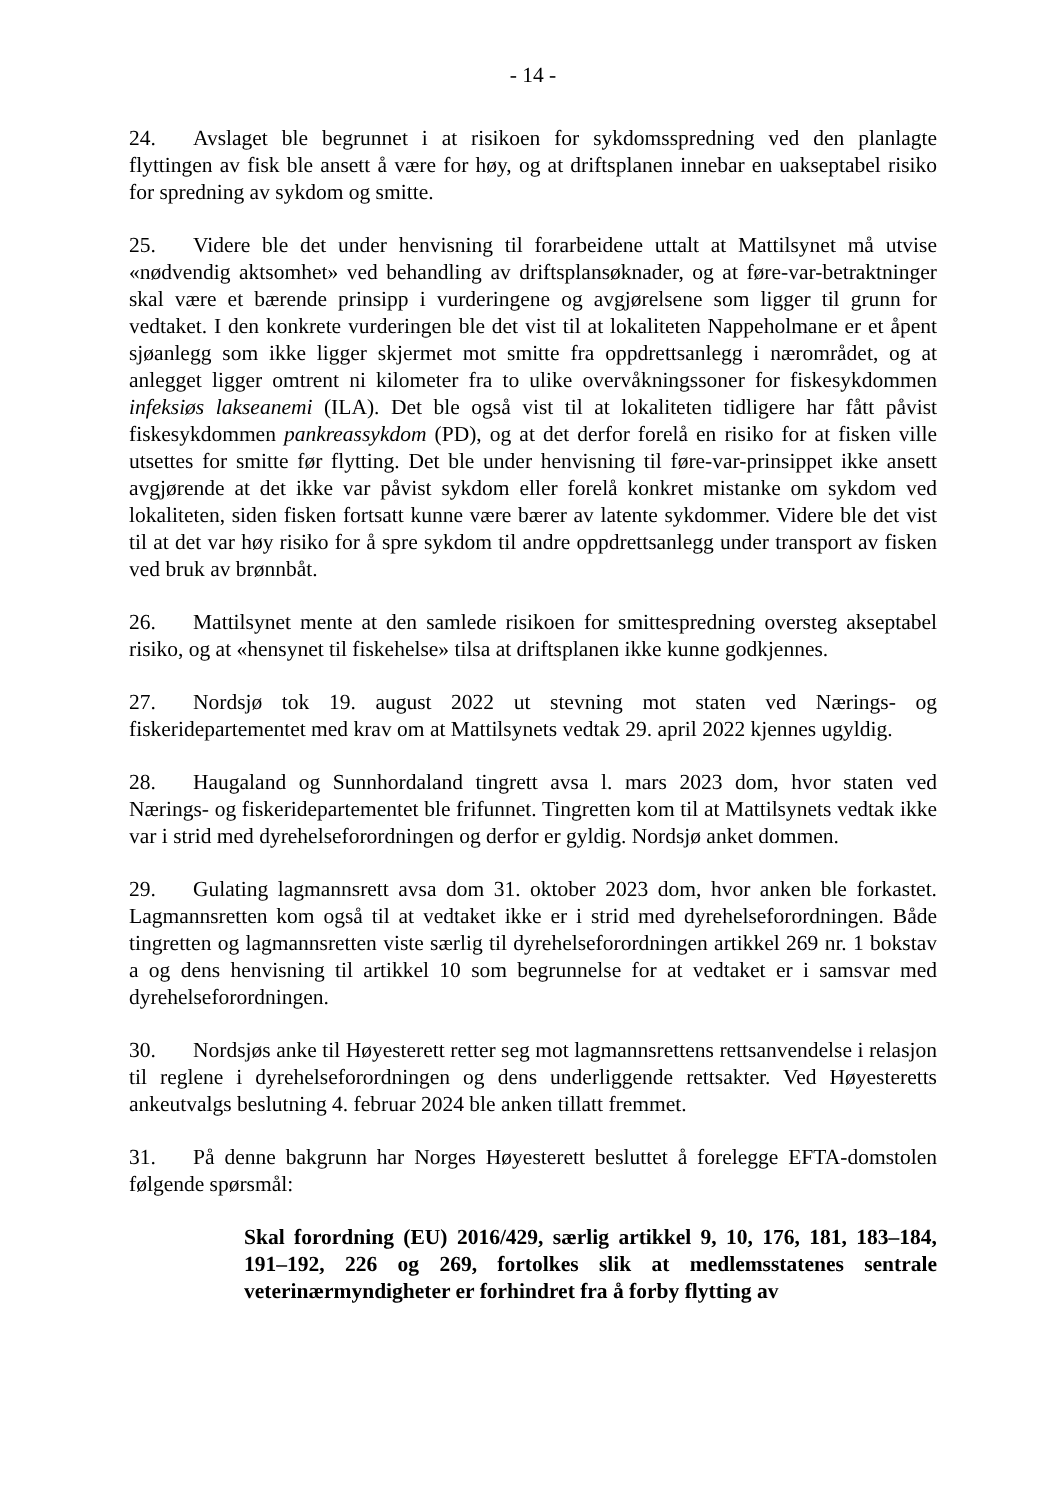- 14 -
24. Avslaget ble begrunnet i at risikoen for sykdomsspredning ved den planlagte flyttingen av fisk ble ansett å være for høy, og at driftsplanen innebar en uakseptabel risiko for spredning av sykdom og smitte.
25. Videre ble det under henvisning til forarbeidene uttalt at Mattilsynet må utvise «nødvendig aktsomhet» ved behandling av driftsplansøknader, og at føre-var-betraktninger skal være et bærende prinsipp i vurderingene og avgjørelsene som ligger til grunn for vedtaket. I den konkrete vurderingen ble det vist til at lokaliteten Nappeholmane er et åpent sjøanlegg som ikke ligger skjermet mot smitte fra oppdrettsanlegg i nærområdet, og at anlegget ligger omtrent ni kilometer fra to ulike overvåkningssoner for fiskesykdommen infeksiøs lakseanemi (ILA). Det ble også vist til at lokaliteten tidligere har fått påvist fiskesykdommen pankreassykdom (PD), og at det derfor forelå en risiko for at fisken ville utsettes for smitte før flytting. Det ble under henvisning til føre-var-prinsippet ikke ansett avgjørende at det ikke var påvist sykdom eller forelå konkret mistanke om sykdom ved lokaliteten, siden fisken fortsatt kunne være bærer av latente sykdommer. Videre ble det vist til at det var høy risiko for å spre sykdom til andre oppdrettsanlegg under transport av fisken ved bruk av brønnbåt.
26. Mattilsynet mente at den samlede risikoen for smittespredning oversteg akseptabel risiko, og at «hensynet til fiskehelse» tilsa at driftsplanen ikke kunne godkjennes.
27. Nordsjø tok 19. august 2022 ut stevning mot staten ved Nærings- og fiskeridepartementet med krav om at Mattilsynets vedtak 29. april 2022 kjennes ugyldig.
28. Haugaland og Sunnhordaland tingrett avsa l. mars 2023 dom, hvor staten ved Nærings- og fiskeridepartementet ble frifunnet. Tingretten kom til at Mattilsynets vedtak ikke var i strid med dyrehelseforordningen og derfor er gyldig. Nordsjø anket dommen.
29. Gulating lagmannsrett avsa dom 31. oktober 2023 dom, hvor anken ble forkastet. Lagmannsretten kom også til at vedtaket ikke er i strid med dyrehelseforordningen. Både tingretten og lagmannsretten viste særlig til dyrehelseforordningen artikkel 269 nr. 1 bokstav a og dens henvisning til artikkel 10 som begrunnelse for at vedtaket er i samsvar med dyrehelseforordningen.
30. Nordsjøs anke til Høyesterett retter seg mot lagmannsrettens rettsanvendelse i relasjon til reglene i dyrehelseforordningen og dens underliggende rettsakter. Ved Høyesteretts ankeutvalgs beslutning 4. februar 2024 ble anken tillatt fremmet.
31. På denne bakgrunn har Norges Høyesterett besluttet å forelegge EFTA-domstolen følgende spørsmål:
Skal forordning (EU) 2016/429, særlig artikkel 9, 10, 176, 181, 183–184, 191–192, 226 og 269, fortolkes slik at medlemsstatenes sentrale veterinærmyndigheter er forhindret fra å forby flytting av